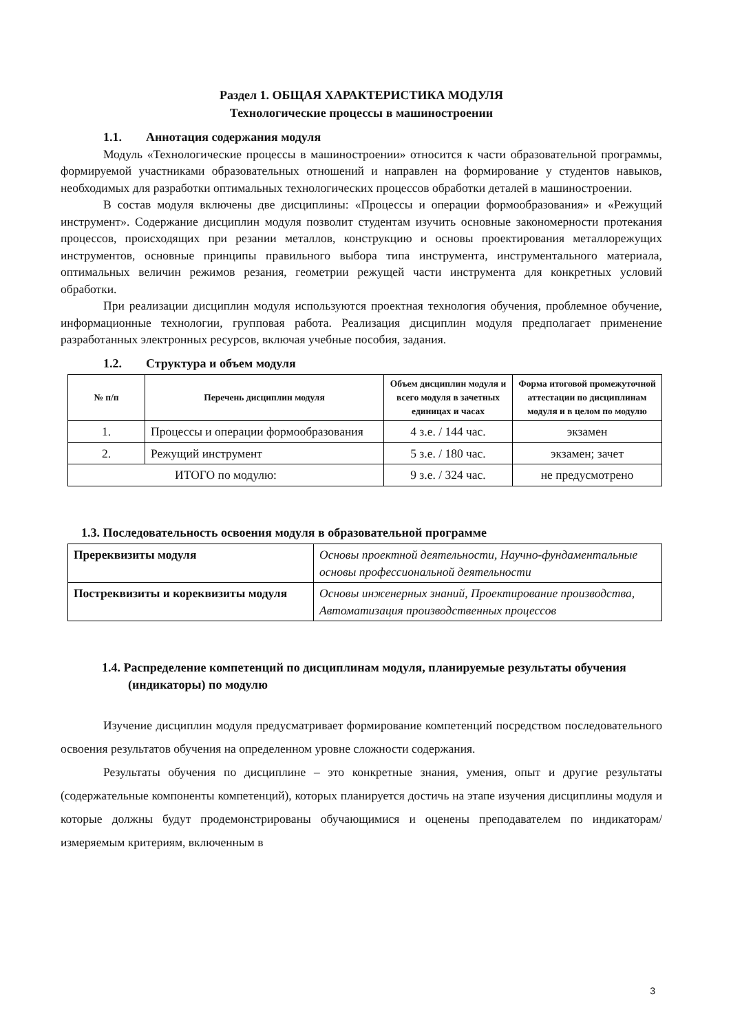Раздел 1. ОБЩАЯ ХАРАКТЕРИСТИКА МОДУЛЯ
Технологические процессы в машиностроении
1.1. Аннотация содержания модуля
Модуль «Технологические процессы в машиностроении» относится к части образовательной программы, формируемой участниками образовательных отношений и направлен на формирование у студентов навыков, необходимых для разработки оптимальных технологических процессов обработки деталей в машиностроении.
В состав модуля включены две дисциплины: «Процессы и операции формообразования» и «Режущий инструмент». Содержание дисциплин модуля позволит студентам изучить основные закономерности протекания процессов, происходящих при резании металлов, конструкцию и основы проектирования металлорежущих инструментов, основные принципы правильного выбора типа инструмента, инструментального материала, оптимальных величин режимов резания, геометрии режущей части инструмента для конкретных условий обработки.
При реализации дисциплин модуля используются проектная технология обучения, проблемное обучение, информационные технологии, групповая работа. Реализация дисциплин модуля предполагает применение разработанных электронных ресурсов, включая учебные пособия, задания.
1.2. Структура и объем модуля
| № п/п | Перечень дисциплин модуля | Объем дисциплин модуля и всего модуля в зачетных единицах и часах | Форма итоговой промежуточной аттестации по дисциплинам модуля и в целом по модулю |
| --- | --- | --- | --- |
| 1. | Процессы и операции формообразования | 4 з.е. / 144 час. | экзамен |
| 2. | Режущий инструмент | 5 з.е. / 180 час. | экзамен; зачет |
| ИТОГО по модулю: | | 9 з.е. / 324 час. | не предусмотрено |
1.3. Последовательность освоения модуля в образовательной программе
| Пререквизиты модуля | Основы проектной деятельности, Научно-фундаментальные основы профессиональной деятельности |
| Постреквизиты и кореквизиты модуля | Основы инженерных знаний, Проектирование производства, Автоматизация производственных процессов |
1.4. Распределение компетенций по дисциплинам модуля, планируемые результаты обучения (индикаторы) по модулю
Изучение дисциплин модуля предусматривает формирование компетенций посредством последовательного освоения результатов обучения на определенном уровне сложности содержания.
Результаты обучения по дисциплине – это конкретные знания, умения, опыт и другие результаты (содержательные компоненты компетенций), которых планируется достичь на этапе изучения дисциплины модуля и которые должны будут продемонстрированы обучающимися и оценены преподавателем по индикаторам/измеряемым критериям, включенным в
3